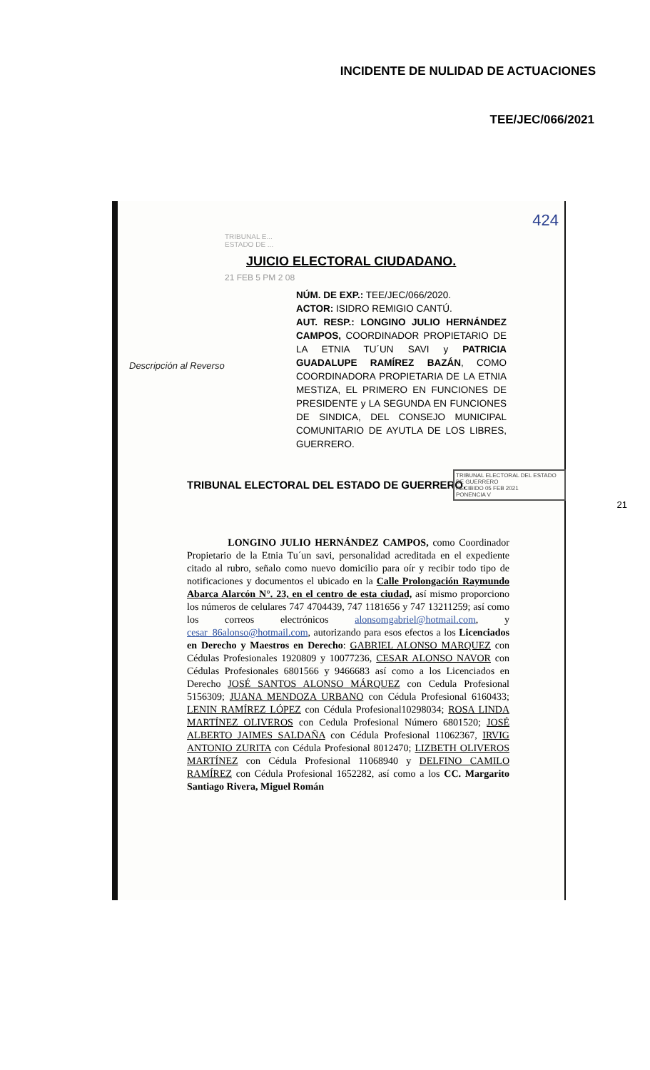INCIDENTE DE NULIDAD DE ACTUACIONES
TEE/JEC/066/2021
424
TRIBUNAL E...
ESTADO DE ...
JUICIO ELECTORAL CIUDADANO.
21 FEB 5 PM 2 08
NÚM. DE EXP.: TEE/JEC/066/2020.
ACTOR: ISIDRO REMIGIO CANTÚ.
AUT. RESP.: LONGINO JULIO HERNÁNDEZ CAMPOS, COORDINADOR PROPIETARIO DE LA ETNIA TU´UN SAVI y PATRICIA GUADALUPE RAMÍREZ BAZÁN, COMO COORDINADORA PROPIETARIA DE LA ETNIA MESTIZA, EL PRIMERO EN FUNCIONES DE PRESIDENTE y LA SEGUNDA EN FUNCIONES DE SINDICA, DEL CONSEJO MUNICIPAL COMUNITARIO DE AYUTLA DE LOS LIBRES, GUERRERO.
Descripción al Reverso
TRIBUNAL ELECTORAL DEL ESTADO DE GUERRERO.
TRIBUNAL ELECTORAL DEL ESTADO DE GUERRERO
RECIBIDO 05 FEB 2021
PONENCIA V
LONGINO JULIO HERNÁNDEZ CAMPOS, como Coordinador Propietario de la Etnia Tu´un savi, personalidad acreditada en el expediente citado al rubro, señalo como nuevo domicilio para oír y recibir todo tipo de notificaciones y documentos el ubicado en la Calle Prolongación Raymundo Abarca Alarcón N°. 23, en el centro de esta ciudad, así mismo proporciono los números de celulares 747 4704439, 747 1181656 y 747 13211259; así como los correos electrónicos alonsomgabriel@hotmail.com, y cesar_86alonso@hotmail.com, autorizando para esos efectos a los Licenciados en Derecho y Maestros en Derecho: GABRIEL ALONSO MARQUEZ con Cédulas Profesionales 1920809 y 10077236, CESAR ALONSO NAVOR con Cédulas Profesionales 6801566 y 9466683 así como a los Licenciados en Derecho JOSÉ SANTOS ALONSO MÁRQUEZ con Cedula Profesional 5156309; JUANA MENDOZA URBANO con Cédula Profesional 6160433; LENIN RAMÍREZ LÓPEZ con Cédula Profesional10298034; ROSA LINDA MARTÍNEZ OLIVEROS con Cedula Profesional Número 6801520; JOSÉ ALBERTO JAIMES SALDAÑA con Cédula Profesional 11062367, IRVIG ANTONIO ZURITA con Cédula Profesional 8012470; LIZBETH OLIVEROS MARTÍNEZ con Cédula Profesional 11068940 y DELFINO CAMILO RAMÍREZ con Cédula Profesional 1652282, así como a los CC. Margarito Santiago Rivera, Miguel Román
21